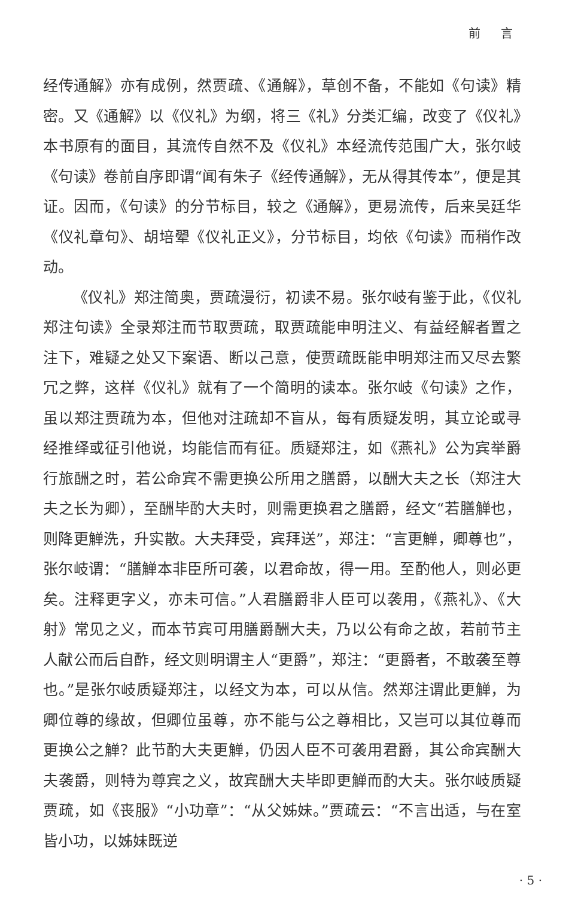前 言
经传通解》亦有成例，然贾疏、《通解》，草创不备，不能如《句读》精密。又《通解》以《仪礼》为纲，将三《礼》分类汇编，改变了《仪礼》本书原有的面目，其流传自然不及《仪礼》本经流传范围广大，张尔岐《句读》卷前自序即谓“闻有朱子《经传通解》，无从得其传本”，便是其证。因而，《句读》的分节标目，较之《通解》，更易流传，后来吴廷华《仪礼章句》、胡培翚《仪礼正义》，分节标目，均依《句读》而稍作改动。
《仪礼》郑注简奥，贾疏漫衍，初读不易。张尔岐有鉴于此，《仪礼郑注句读》全录郑注而节取贾疏，取贾疏能申明注义、有益经解者置之注下，难疑之处又下案语、断以己意，使贾疏既能申明郑注而又尽去繁冗之弊，这样《仪礼》就有了一个简明的读本。张尔岐《句读》之作，虽以郑注贾疏为本，但他对注疏却不盲从，每有质疑发明，其立论或寻经推绎或征引他说，均能信而有征。质疑郑注，如《燕礼》公为宾举爵行旅酬之时，若公命宾不需更换公所用之膳爵，以酬大夫之长（郑注大夫之长为卿），至酬毕酌大夫时，则需更换君之膳爵，经文“若膳觯也，则降更觯洗，升实散。大夫拜受，宾拜送”，郑注：“言更觯，卿尊也”，张尔岐谓：“膳觯本非臣所可袭，以君命故，得一用。至酌他人，则必更矣。注释更字义，亦未可信。”人君膳爵非人臣可以袭用，《燕礼》、《大射》常见之义，而本节宾可用膳爵酬大夫，乃以公有命之故，若前节主人献公而后自酢，经文则明谓主人“更爵”，郑注：“更爵者，不敢袭至尊也。”是张尔岐质疑郑注，以经文为本，可以从信。然郑注谓此更觯，为卿位尊的缘故，但卿位虽尊，亦不能与公之尊相比，又岂可以其位尊而更换公之觯？此节酌大夫更觯，仍因人臣不可袭用君爵，其公命宾酬大夫袭爵，则特为尊宾之义，故宾酬大夫毕即更觯而酌大夫。张尔岐质疑贾疏，如《丧服》“小功章”：“从父姊妹。”贾疏云：“不言出适，与在室皆小功，以姊妹既逆
· 5 ·